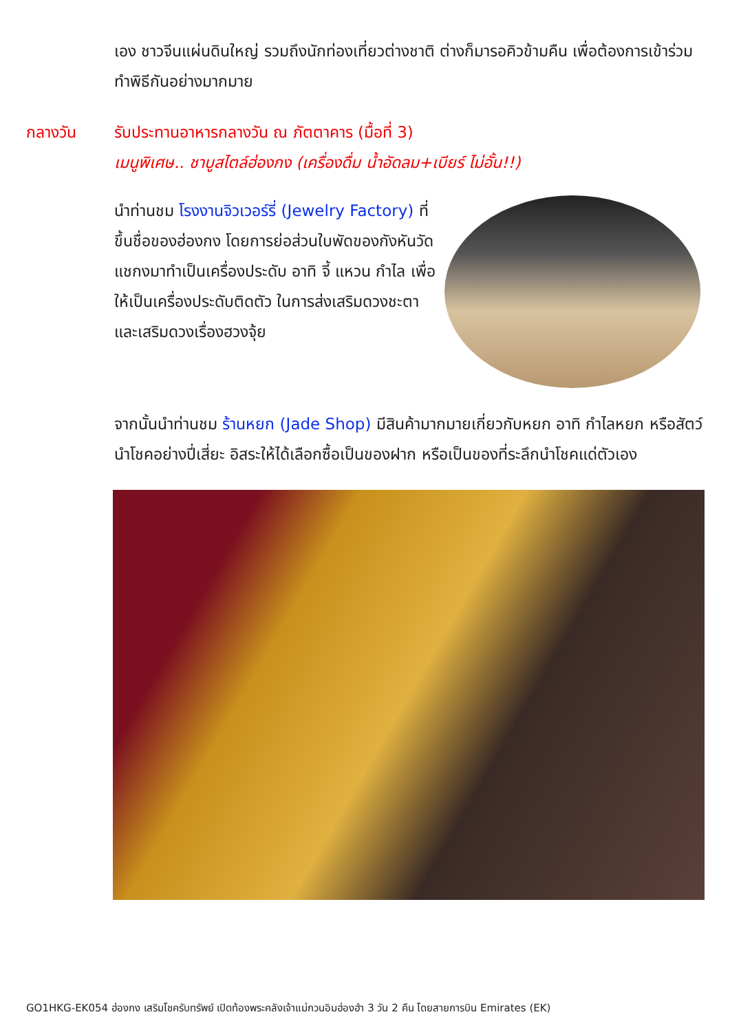เอง ชาวจีนแผ่นดินใหญ่ รวมถึงนักท่องเที่ยวต่างชาติ ต่างก็มารอคิวข้ามคืน เพื่อต้องการเข้าร่วมทำพิธีกันอย่างมากมาย
กลางวัน รับประทานอาหารกลางวัน ณ ภัตตาคาร (มื้อที่ 3)
เมนูพิเศษ.. ชาบูสไตล์ฮ่องกง (เครื่องดื่ม น้ำอัดลม+เบียร์ ไม่อั้น!!)
นำท่านชม โรงงานจิวเวอร์รี่ (Jewelry Factory) ที่ขึ้นชื่อของฮ่องกง โดยการย่อส่วนใบพัดของกังหันวัดแชกงมาทำเป็นเครื่องประดับ อาทิ จี้ แหวน กำไล เพื่อให้เป็นเครื่องประดับติดตัว ในการส่งเสริมดวงชะตาและเสริมดวงเรื่องฮวงจุ้ย
จากนั้นนำท่านชม ร้านหยก (Jade Shop) มีสินค้ามากมายเกี่ยวกับหยก อาทิ กำไลหยก หรือสัตว์นำโชคอย่างปี่เสี่ยะ อิสระให้ได้เลือกซื้อเป็นของฝาก หรือเป็นของที่ระลึกนำโชคแด่ตัวเอง
GO1HKG-EK054 ฮ่องกง เสริมโชครับทรัพย์ เปิดท้องพระคลังเจ้าแม่กวนอิมฮ่องฮำ 3 วัน 2 คืน โดยสายการบิน Emirates (EK)